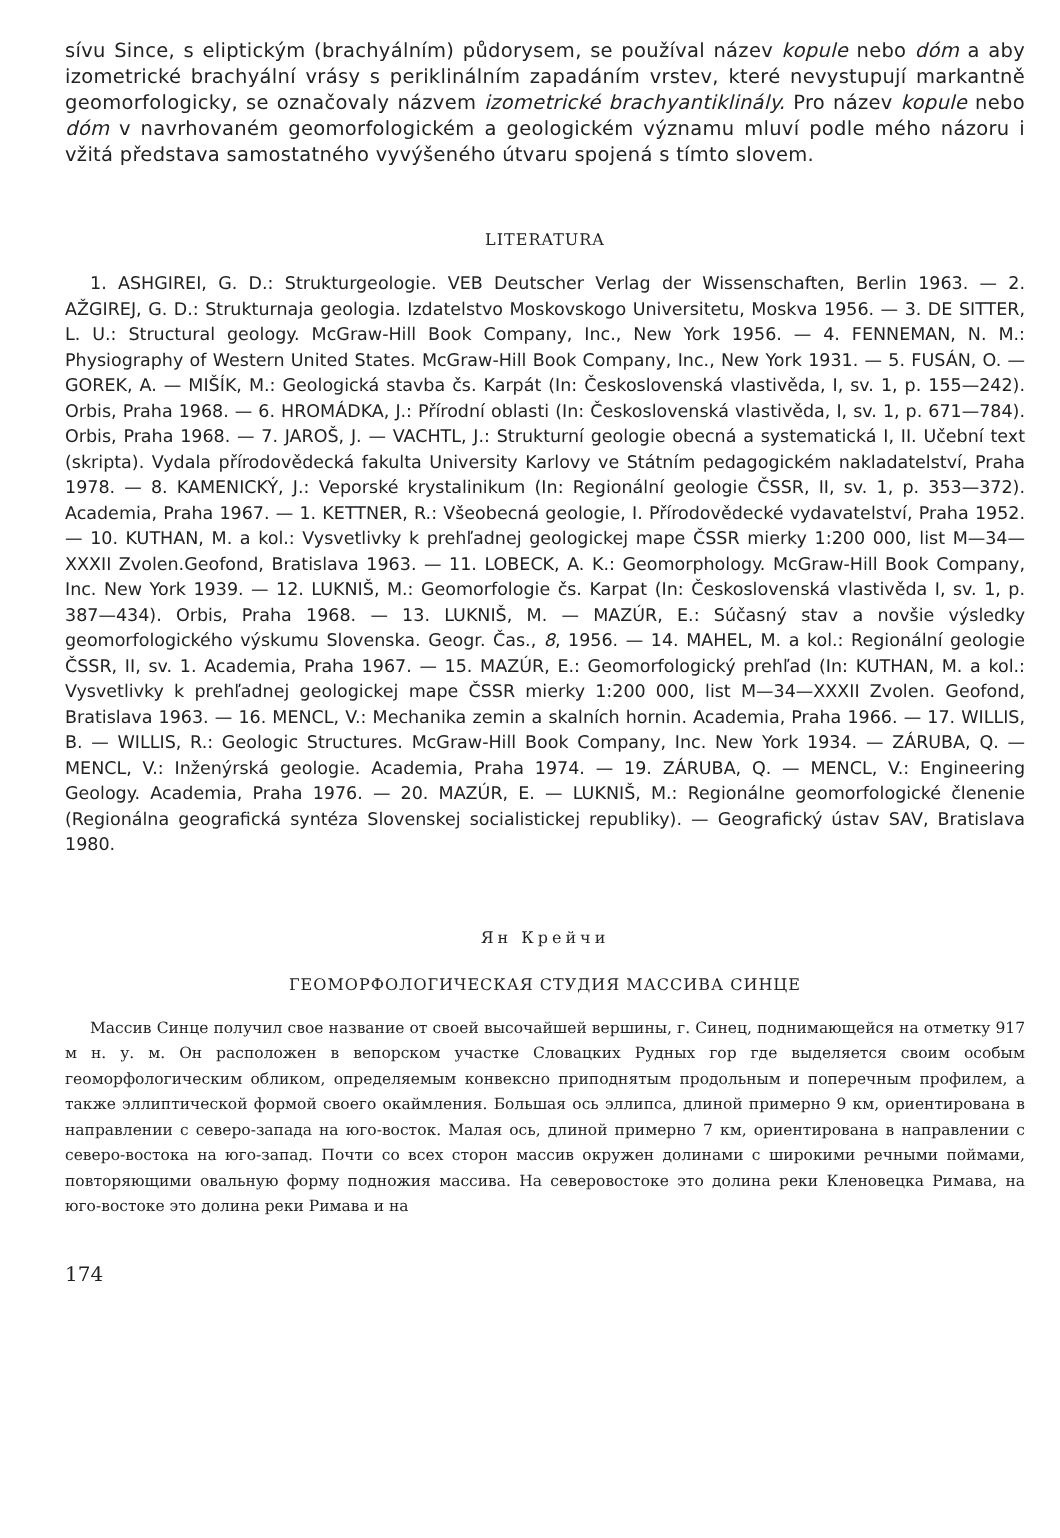sívu Since, s eliptickým (brachyálním) půdorysem, se používal název kopule nebo dóm a aby izometrické brachyální vrásy s periklinálním zapadáním vrstev, které nevystupují markantně geomorfologicky, se označovaly názvem izometrické brachyantiklinály. Pro název kopule nebo dóm v navrhovaném geomorfologickém a geologickém významu mluví podle mého názoru i vžitá představa samostatného vyvýšeného útvaru spojená s tímto slovem.
LITERATURA
1. ASHGIREI, G. D.: Strukturgeologie. VEB Deutscher Verlag der Wissenschaften, Berlin 1963. — 2. AŽGIREJ, G. D.: Strukturnaja geologia. Izdatelstvo Moskovskogo Universitetu, Moskva 1956. — 3. DE SITTER, L. U.: Structural geology. McGraw-Hill Book Company, Inc., New York 1956. — 4. FENNEMAN, N. M.: Physiography of Western United States. McGraw-Hill Book Company, Inc., New York 1931. — 5. FUSÁN, O. — GOREK, A. — MIŠÍK, M.: Geologická stavba čs. Karpát (In: Československá vlastivěda, I, sv. 1, p. 155—242). Orbis, Praha 1968. — 6. HROMÁDKA, J.: Přírodní oblasti (In: Československá vlastivěda, I, sv. 1, p. 671—784). Orbis, Praha 1968. — 7. JAROŠ, J. — VACHTL, J.: Strukturní geologie obecná a systematická I, II. Učební text (skripta). Vydala přírodovědecká fakulta University Karlovy ve Státním pedagogickém nakladatelství, Praha 1978. — 8. KAMENICKÝ, J.: Veporské krystalinikum (In: Regionální geologie ČSSR, II, sv. 1, p. 353—372). Academia, Praha 1967. — 1. KETTNER, R.: Všeobecná geologie, I. Přírodovědecké vydavatelství, Praha 1952. — 10. KUTHAN, M. a kol.: Vysvetlivky k prehľadnej geologickej mape ČSSR mierky 1:200 000, list M—34—XXXII Zvolen.Geofond, Bratislava 1963. — 11. LOBECK, A. K.: Geomorphology. McGraw-Hill Book Company, Inc. New York 1939. — 12. LUKNIŠ, M.: Geomorfologie čs. Karpat (In: Československá vlastivěda I, sv. 1, p. 387—434). Orbis, Praha 1968. — 13. LUKNIŠ, M. — MAZÚR, E.: Súčasný stav a novšie výsledky geomorfologického výskumu Slovenska. Geogr. Čas., 8, 1956. — 14. MAHEL, M. a kol.: Regionální geologie ČSSR, II, sv. 1. Academia, Praha 1967. — 15. MAZÚR, E.: Geomorfologický prehľad (In: KUTHAN, M. a kol.: Vysvetlivky k prehľadnej geologickej mape ČSSR mierky 1:200 000, list M—34—XXXII Zvolen. Geofond, Bratislava 1963. — 16. MENCL, V.: Mechanika zemin a skalních hornin. Academia, Praha 1966. — 17. WILLIS, B. — WILLIS, R.: Geologic Structures. McGraw-Hill Book Company, Inc. New York 1934. — ZÁRUBA, Q. — MENCL, V.: Inženýrská geologie. Academia, Praha 1974. — 19. ZÁRUBA, Q. — MENCL, V.: Engineering Geology. Academia, Praha 1976. — 20. MAZÚR, E. — LUKNIŠ, M.: Regionálne geomorfologické členenie (Regionálna geografická syntéza Slovenskej socialistickej republiky). — Geografický ústav SAV, Bratislava 1980.
Ян Крейчи
ГЕОМОРФОЛОГИЧЕСКАЯ СТУДИЯ МАССИВА СИНЦЕ
Массив Синце получил свое название от своей высочайшей вершины, г. Синец, поднимающейся на отметку 917 м н. у. м. Он расположен в вепорском участке Словацких Рудных гор где выделяется своим особым геоморфологическим обликом, определяемым конвексно приподнятым продольным и поперечным профилем, а также эллиптической формой своего окаймления. Большая ось эллипса, длиной примерно 9 км, ориентирована в направлении с северо-запада на юго-восток. Малая ось, длиной примерно 7 км, ориентирована в направлении с северо-востока на юго-запад. Почти со всех сторон массив окружен долинами с широкими речными поймами, повторяющими овальную форму подножия массива. На северовостоке это долина реки Кленовецка Римава, на юго-востоке это долина реки Римава и на
174